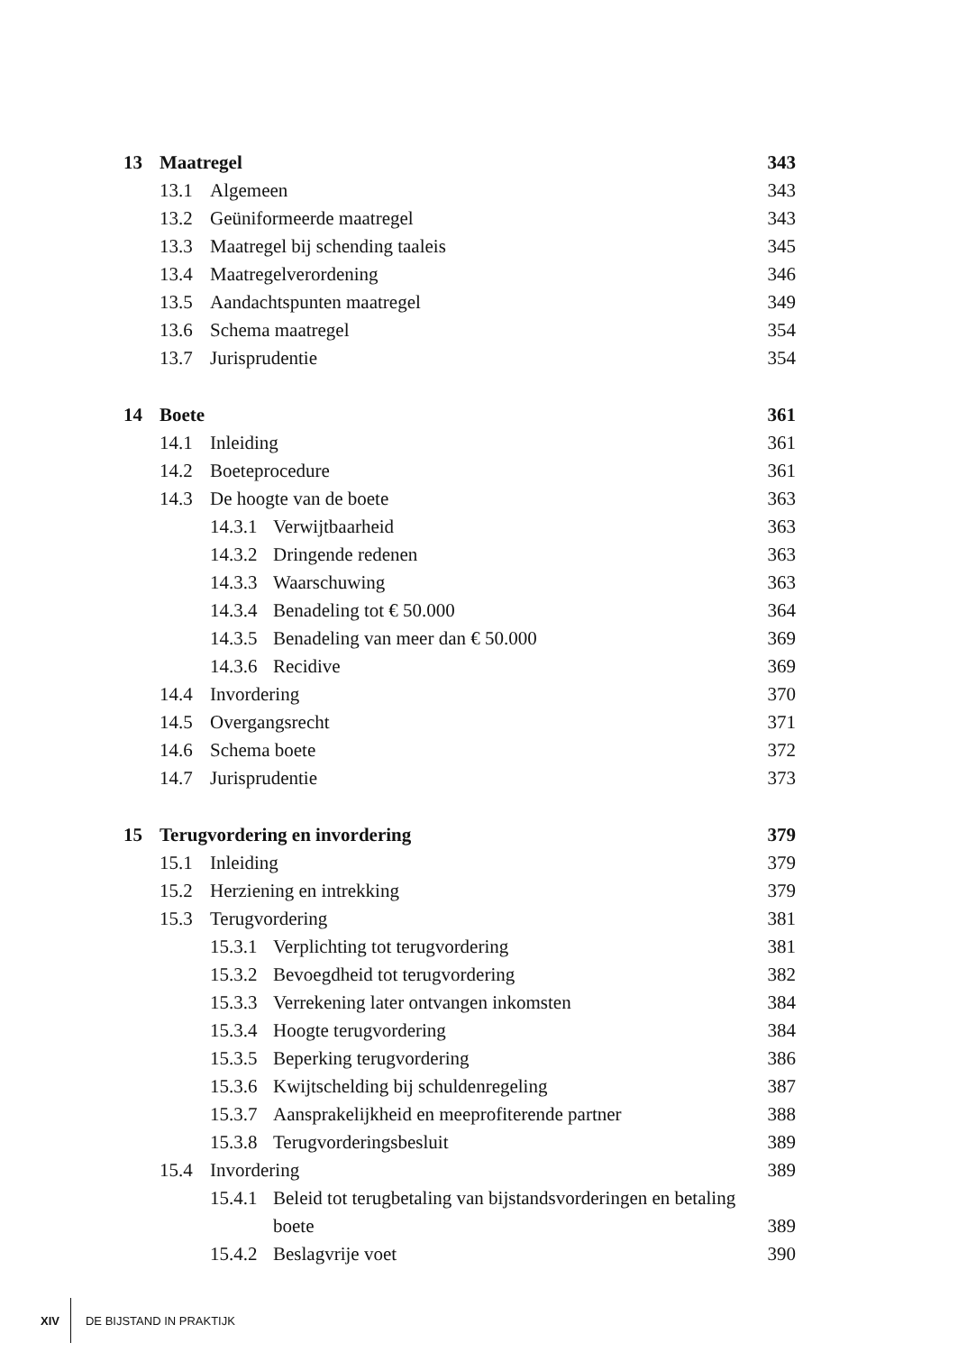13 Maatregel 343
13.1 Algemeen 343
13.2 Geüniformeerde maatregel 343
13.3 Maatregel bij schending taaleis 345
13.4 Maatregelverordening 346
13.5 Aandachtspunten maatregel 349
13.6 Schema maatregel 354
13.7 Jurisprudentie 354
14 Boete 361
14.1 Inleiding 361
14.2 Boeteprocedure 361
14.3 De hoogte van de boete 363
14.3.1 Verwijtbaarheid 363
14.3.2 Dringende redenen 363
14.3.3 Waarschuwing 363
14.3.4 Benadeling tot € 50.000 364
14.3.5 Benadeling van meer dan € 50.000 369
14.3.6 Recidive 369
14.4 Invordering 370
14.5 Overgangsrecht 371
14.6 Schema boete 372
14.7 Jurisprudentie 373
15 Terugvordering en invordering 379
15.1 Inleiding 379
15.2 Herziening en intrekking 379
15.3 Terugvordering 381
15.3.1 Verplichting tot terugvordering 381
15.3.2 Bevoegdheid tot terugvordering 382
15.3.3 Verrekening later ontvangen inkomsten 384
15.3.4 Hoogte terugvordering 384
15.3.5 Beperking terugvordering 386
15.3.6 Kwijtschelding bij schuldenregeling 387
15.3.7 Aansprakelijkheid en meeprofiterende partner 388
15.3.8 Terugvorderingsbesluit 389
15.4 Invordering 389
15.4.1 Beleid tot terugbetaling van bijstandsvorderingen en betaling boete 389
15.4.2 Beslagvrije voet 390
XIV DE BIJSTAND IN PRAKTIJK